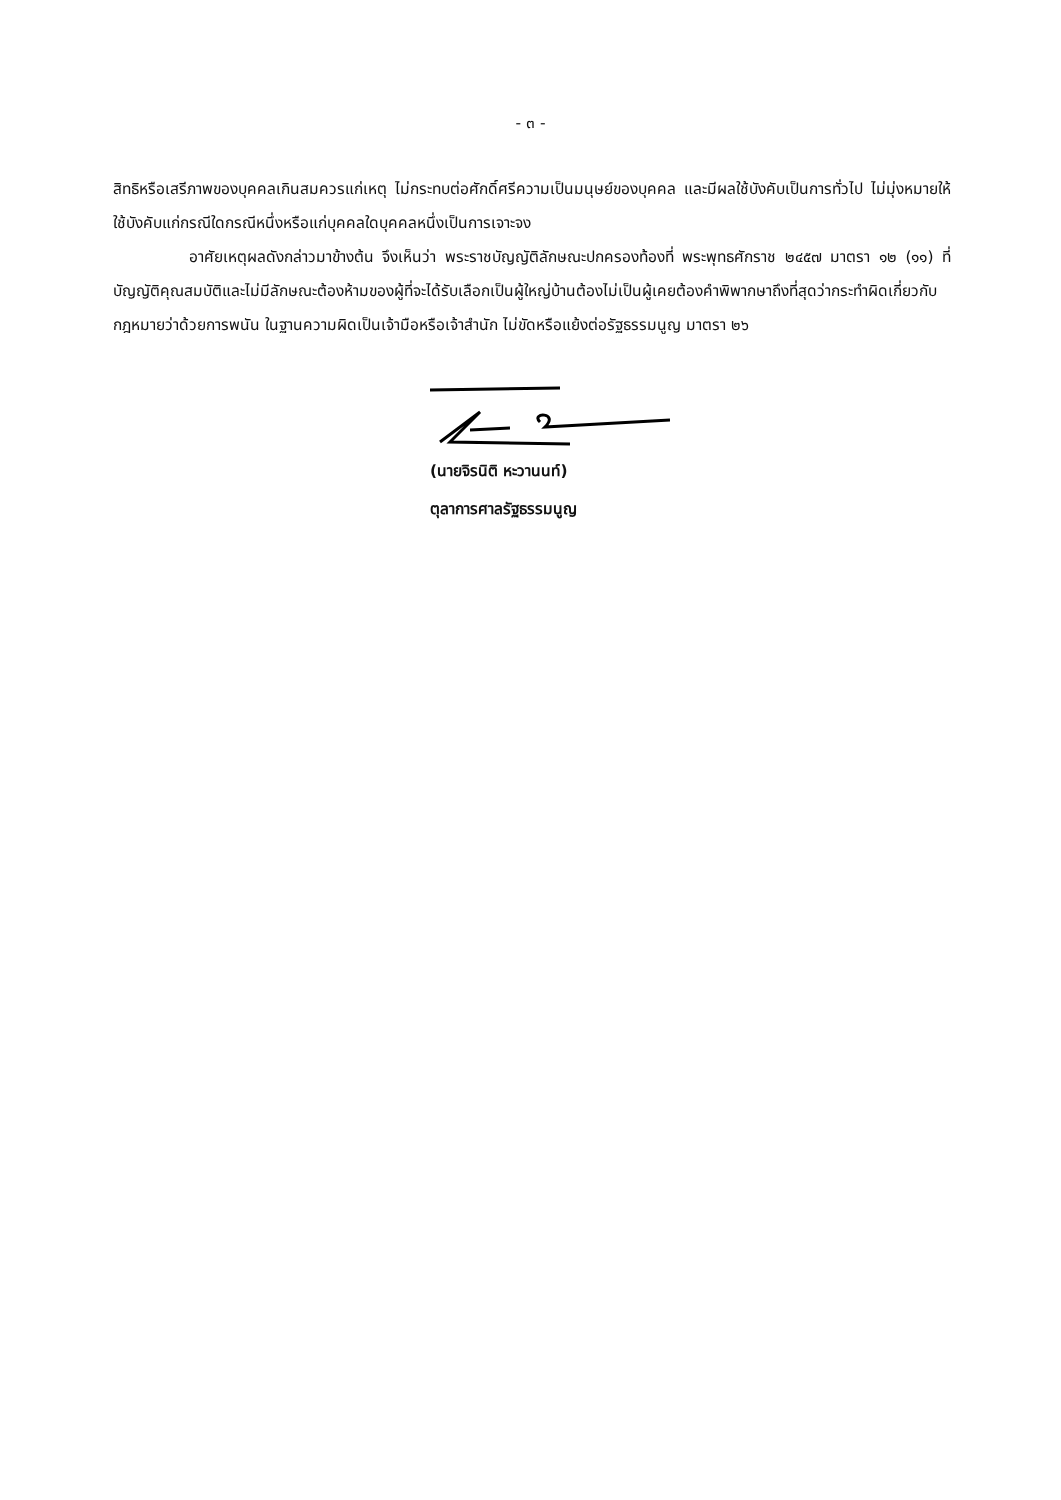- ๓ -
สิทธิหรือเสรีภาพของบุคคลเกินสมควรแก่เหตุ ไม่กระทบต่อศักดิ์ศรีความเป็นมนุษย์ของบุคคล และมีผลใช้บังคับเป็นการทั่วไป ไม่มุ่งหมายให้ใช้บังคับแก่กรณีใดกรณีหนึ่งหรือแก่บุคคลใดบุคคลหนึ่งเป็นการเจาะจง
อาศัยเหตุผลดังกล่าวมาข้างต้น จึงเห็นว่า พระราชบัญญัติลักษณะปกครองท้องที่ พระพุทธศักราช ๒๔๕๗ มาตรา ๑๒ (๑๑) ที่บัญญัติคุณสมบัติและไม่มีลักษณะต้องห้ามของผู้ที่จะได้รับเลือกเป็นผู้ใหญ่บ้านต้องไม่เป็นผู้เคยต้องคำพิพากษาถึงที่สุดว่ากระทำผิดเกี่ยวกับกฎหมายว่าด้วยการพนัน ในฐานความผิดเป็นเจ้ามือหรือเจ้าสำนัก ไม่ขัดหรือแย้งต่อรัฐธรรมนูญ มาตรา ๒๖
(นายจิรนิติ หะวานนท์)
ตุลาการศาลรัฐธรรมนูญ